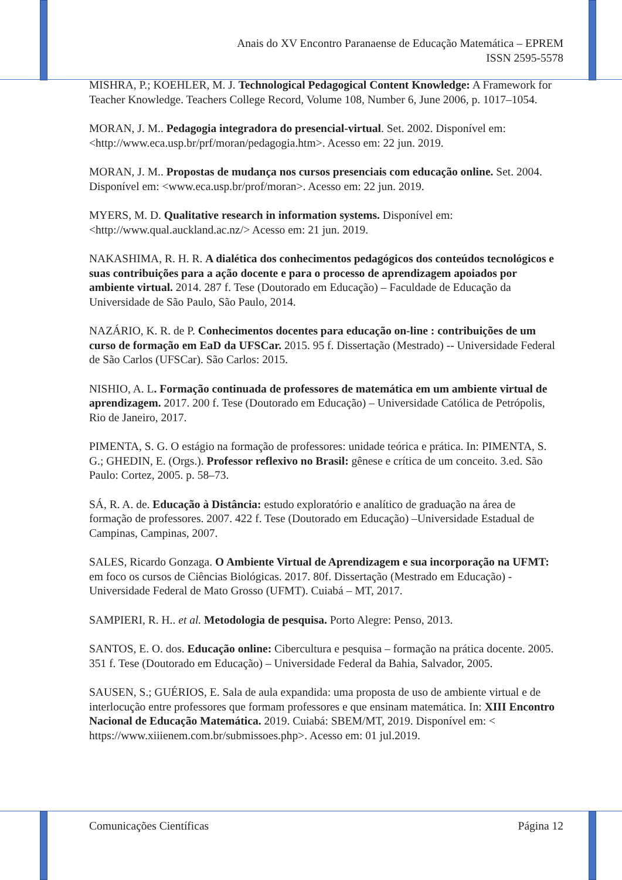Anais do XV Encontro Paranaense de Educação Matemática – EPREM
ISSN 2595-5578
MISHRA, P.; KOEHLER, M. J. Technological Pedagogical Content Knowledge: A Framework for Teacher Knowledge. Teachers College Record, Volume 108, Number 6, June 2006, p. 1017–1054.
MORAN, J. M.. Pedagogia integradora do presencial-virtual. Set. 2002. Disponível em: <http://www.eca.usp.br/prf/moran/pedagogia.htm>. Acesso em: 22 jun. 2019.
MORAN, J. M.. Propostas de mudança nos cursos presenciais com educação online. Set. 2004. Disponível em: <www.eca.usp.br/prof/moran>. Acesso em: 22 jun. 2019.
MYERS, M. D. Qualitative research in information systems. Disponível em: <http://www.qual.auckland.ac.nz/> Acesso em: 21 jun. 2019.
NAKASHIMA, R. H. R. A dialética dos conhecimentos pedagógicos dos conteúdos tecnológicos e suas contribuições para a ação docente e para o processo de aprendizagem apoiados por ambiente virtual. 2014. 287 f. Tese (Doutorado em Educação) – Faculdade de Educação da Universidade de São Paulo, São Paulo, 2014.
NAZÁRIO, K. R. de P. Conhecimentos docentes para educação on-line : contribuições de um curso de formação em EaD da UFSCar. 2015. 95 f. Dissertação (Mestrado) -- Universidade Federal de São Carlos (UFSCar). São Carlos: 2015.
NISHIO, A. L. Formação continuada de professores de matemática em um ambiente virtual de aprendizagem. 2017. 200 f. Tese (Doutorado em Educação) – Universidade Católica de Petrópolis, Rio de Janeiro, 2017.
PIMENTA, S. G. O estágio na formação de professores: unidade teórica e prática. In: PIMENTA, S. G.; GHEDIN, E. (Orgs.). Professor reflexivo no Brasil: gênese e crítica de um conceito. 3.ed. São Paulo: Cortez, 2005. p. 58–73.
SÁ, R. A. de. Educação à Distância: estudo exploratório e analítico de graduação na área de formação de professores. 2007. 422 f. Tese (Doutorado em Educação) –Universidade Estadual de Campinas, Campinas, 2007.
SALES, Ricardo Gonzaga. O Ambiente Virtual de Aprendizagem e sua incorporação na UFMT: em foco os cursos de Ciências Biológicas. 2017. 80f. Dissertação (Mestrado em Educação) - Universidade Federal de Mato Grosso (UFMT). Cuiabá – MT, 2017.
SAMPIERI, R. H.. et al. Metodologia de pesquisa. Porto Alegre: Penso, 2013.
SANTOS, E. O. dos. Educação online: Cibercultura e pesquisa – formação na prática docente. 2005. 351 f. Tese (Doutorado em Educação) – Universidade Federal da Bahia, Salvador, 2005.
SAUSEN, S.; GUÉRIOS, E. Sala de aula expandida: uma proposta de uso de ambiente virtual e de interlocução entre professores que formam professores e que ensinam matemática. In: XIII Encontro Nacional de Educação Matemática. 2019. Cuiabá: SBEM/MT, 2019. Disponível em: < https://www.xiiienem.com.br/submissoes.php>. Acesso em: 01 jul.2019.
Comunicações Científicas Página 12